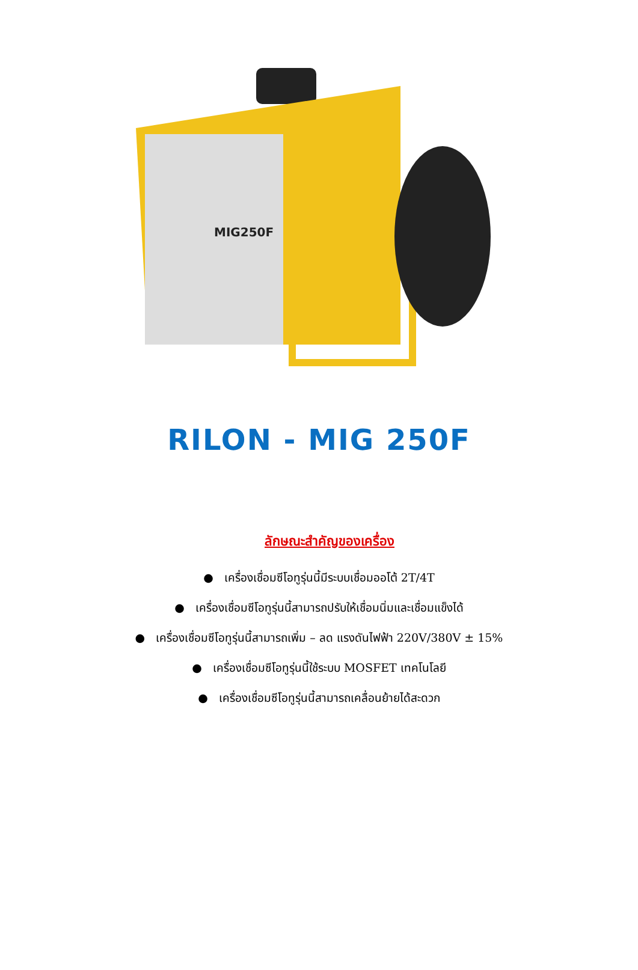MIG250F
RILON - MIG 250F
ลักษณะสำคัญของเครื่อง
● เครื่องเชื่อมซีโอทูรุ่นนี้มีระบบเชื่อมออโต้ 2T/4T
● เครื่องเชื่อมซีโอทูรุ่นนี้สามารถปรับให้เชื่อมนิ่มและเชื่อมแข็งได้
● เครื่องเชื่อมซีโอทูรุ่นนี้สามารถเพิ่ม – ลด แรงดันไฟฟ้า 220V/380V ± 15%
● เครื่องเชื่อมซีโอทูรุ่นนี้ใช้ระบบ MOSFET เทคโนโลยี
● เครื่องเชื่อมซีโอทูรุ่นนี้สามารถเคลื่อนย้ายได้สะดวก